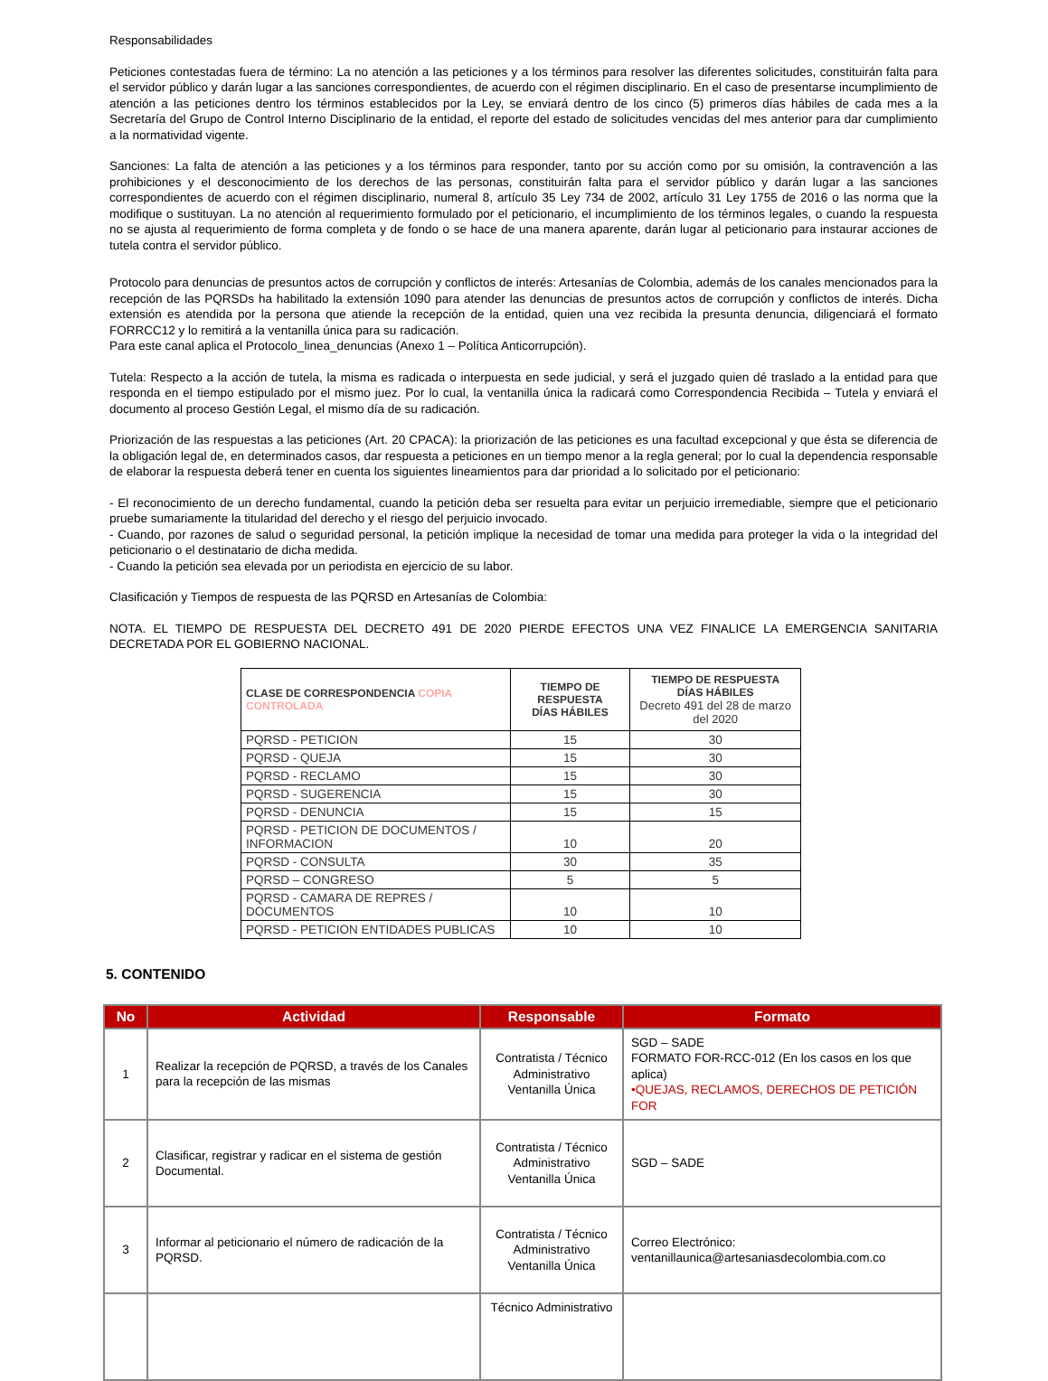Responsabilidades
Peticiones contestadas fuera de término: La no atención a las peticiones y a los términos para resolver las diferentes solicitudes, constituirán falta para el servidor público y darán lugar a las sanciones correspondientes, de acuerdo con el régimen disciplinario. En el caso de presentarse incumplimiento de atención a las peticiones dentro los términos establecidos por la Ley, se enviará dentro de los cinco (5) primeros días hábiles de cada mes a la Secretaría del Grupo de Control Interno Disciplinario de la entidad, el reporte del estado de solicitudes vencidas del mes anterior para dar cumplimiento a la normatividad vigente.
Sanciones: La falta de atención a las peticiones y a los términos para responder, tanto por su acción como por su omisión, la contravención a las prohibiciones y el desconocimiento de los derechos de las personas, constituirán falta para el servidor público y darán lugar a las sanciones correspondientes de acuerdo con el régimen disciplinario, numeral 8, artículo 35 Ley 734 de 2002, artículo 31 Ley 1755 de 2016 o las norma que la modifique o sustituyan. La no atención al requerimiento formulado por el peticionario, el incumplimiento de los términos legales, o cuando la respuesta no se ajusta al requerimiento de forma completa y de fondo o se hace de una manera aparente, darán lugar al peticionario para instaurar acciones de tutela contra el servidor público.
Protocolo para denuncias de presuntos actos de corrupción y conflictos de interés: Artesanías de Colombia, además de los canales mencionados para la recepción de las PQRSDs ha habilitado la extensión 1090 para atender las denuncias de presuntos actos de corrupción y conflictos de interés. Dicha extensión es atendida por la persona que atiende la recepción de la entidad, quien una vez recibida la presunta denuncia, diligenciará el formato FORRCC12 y lo remitirá a la ventanilla única para su radicación.
Para este canal aplica el Protocolo_linea_denuncias (Anexo 1 – Política Anticorrupción).
Tutela: Respecto a la acción de tutela, la misma es radicada o interpuesta en sede judicial, y será el juzgado quien dé traslado a la entidad para que responda en el tiempo estipulado por el mismo juez. Por lo cual, la ventanilla única la radicará como Correspondencia Recibida – Tutela y enviará el documento al proceso Gestión Legal, el mismo día de su radicación.
Priorización de las respuestas a las peticiones (Art. 20 CPACA): la priorización de las peticiones es una facultad excepcional y que ésta se diferencia de la obligación legal de, en determinados casos, dar respuesta a peticiones en un tiempo menor a la regla general; por lo cual la dependencia responsable de elaborar la respuesta deberá tener en cuenta los siguientes lineamientos para dar prioridad a lo solicitado por el peticionario:
- El reconocimiento de un derecho fundamental, cuando la petición deba ser resuelta para evitar un perjuicio irremediable, siempre que el peticionario pruebe sumariamente la titularidad del derecho y el riesgo del perjuicio invocado.
- Cuando, por razones de salud o seguridad personal, la petición implique la necesidad de tomar una medida para proteger la vida o la integridad del peticionario o el destinatario de dicha medida.
- Cuando la petición sea elevada por un periodista en ejercicio de su labor.
Clasificación y Tiempos de respuesta de las PQRSD en Artesanías de Colombia:
NOTA. EL TIEMPO DE RESPUESTA DEL DECRETO 491 DE 2020 PIERDE EFECTOS UNA VEZ FINALICE LA EMERGENCIA SANITARIA DECRETADA POR EL GOBIERNO NACIONAL.
| CLASE DE CORRESPONDENCIA COPIA CONTROLADA | TIEMPO DE RESPUESTA DÍAS HÁBILES | TIEMPO DE RESPUESTA DÍAS HÁBILES Decreto 491 del 28 de marzo del 2020 |
| --- | --- | --- |
| PQRSD - PETICION | 15 | 30 |
| PQRSD - QUEJA | 15 | 30 |
| PQRSD - RECLAMO | 15 | 30 |
| PQRSD - SUGERENCIA | 15 | 30 |
| PQRSD - DENUNCIA | 15 | 15 |
| PQRSD - PETICION DE DOCUMENTOS / INFORMACION | 10 | 20 |
| PQRSD - CONSULTA | 30 | 35 |
| PQRSD – CONGRESO | 5 | 5 |
| PQRSD - CAMARA DE REPRES / DOCUMENTOS | 10 | 10 |
| PQRSD - PETICION ENTIDADES PUBLICAS | 10 | 10 |
5. CONTENIDO
| No | Actividad | Responsable | Formato |
| --- | --- | --- | --- |
| 1 | Realizar la recepción de PQRSD, a través de los Canales para la recepción de las mismas | Contratista / Técnico Administrativo Ventanilla Única | SGD – SADE FORMATO FOR-RCC-012 (En los casos en los que aplica) •QUEJAS, RECLAMOS, DERECHOS DE PETICIÓN FOR |
| 2 | Clasificar, registrar y radicar en el sistema de gestión Documental. | Contratista / Técnico Administrativo Ventanilla Única | SGD – SADE |
| 3 | Informar al peticionario el número de radicación de la PQRSD. | Contratista / Técnico Administrativo Ventanilla Única | Correo Electrónico: ventanillaunica@artesaniasdecolombia.com.co |
| | | Técnico Administrativo | |